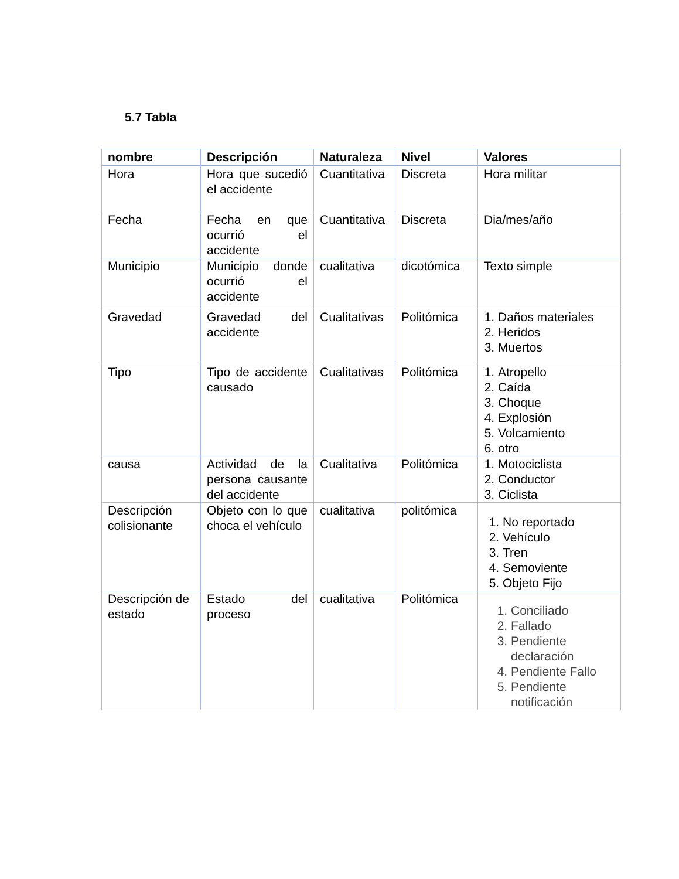5.7 Tabla
| nombre | Descripción | Naturaleza | Nivel | Valores |
| --- | --- | --- | --- | --- |
| Hora | Hora que sucedió el accidente | Cuantitativa | Discreta | Hora militar |
| Fecha | Fecha en que ocurrió el accidente | Cuantitativa | Discreta | Dia/mes/año |
| Municipio | Municipio donde ocurrió el accidente | cualitativa | dicotómica | Texto simple |
| Gravedad | Gravedad del accidente | Cualitativas | Politómica | 1. Daños materiales 2. Heridos 3. Muertos |
| Tipo | Tipo de accidente causado | Cualitativas | Politómica | 1. Atropello 2. Caída 3. Choque 4. Explosión 5. Volcamiento 6. otro |
| causa | Actividad de la persona causante del accidente | Cualitativa | Politómica | 1. Motociclista 2. Conductor 3. Ciclista |
| Descripción colisionante | Objeto con lo que choca el vehículo | cualitativa | politómica | 1. No reportado 2. Vehículo 3. Tren 4. Semoviente 5. Objeto Fijo |
| Descripción de estado | Estado del proceso | cualitativa | Politómica | 1. Conciliado 2. Fallado 3. Pendiente declaración 4. Pendiente Fallo 5. Pendiente notificación |